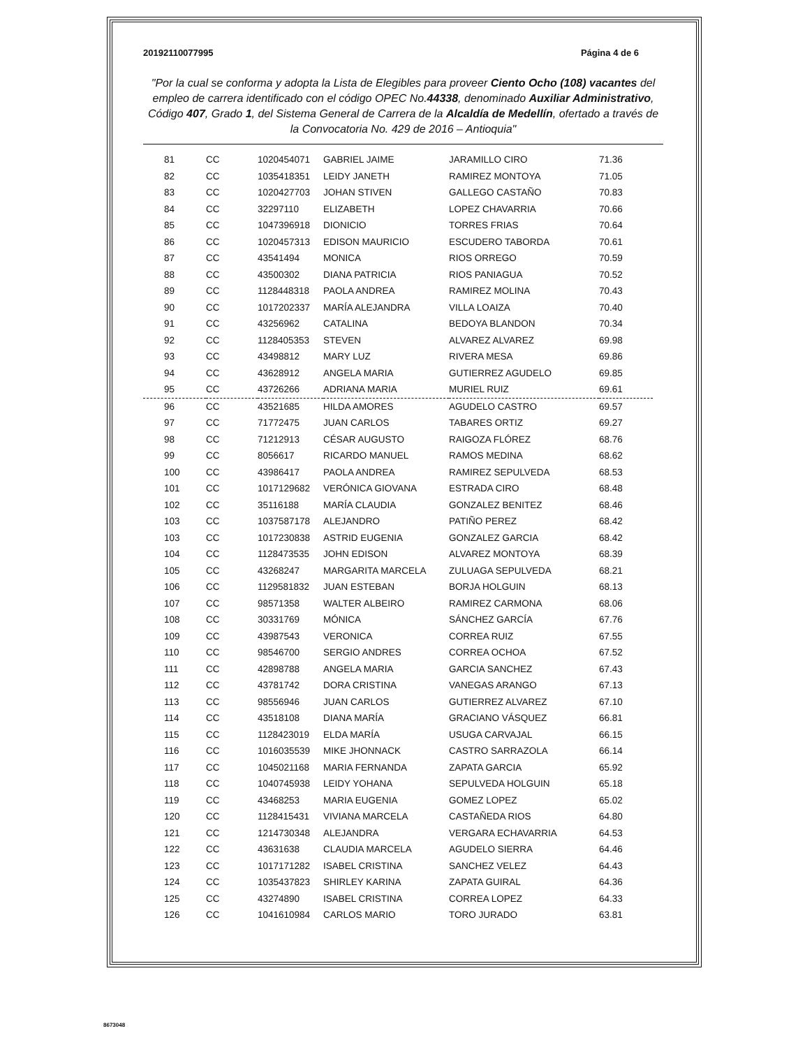20192110077995 Página 4 de 6
"Por la cual se conforma y adopta la Lista de Elegibles para proveer Ciento Ocho (108) vacantes del empleo de carrera identificado con el código OPEC No.44338, denominado Auxiliar Administrativo, Código 407, Grado 1, del Sistema General de Carrera de la Alcaldía de Medellín, ofertado a través de la Convocatoria No. 429 de 2016 – Antioquia"
| 81 | CC | 1020454071 | GABRIEL JAIME | JARAMILLO CIRO | 71.36 |
| 82 | CC | 1035418351 | LEIDY JANETH | RAMIREZ MONTOYA | 71.05 |
| 83 | CC | 1020427703 | JOHAN STIVEN | GALLEGO CASTAÑO | 70.83 |
| 84 | CC | 32297110 | ELIZABETH | LOPEZ CHAVARRIA | 70.66 |
| 85 | CC | 1047396918 | DIONICIO | TORRES FRIAS | 70.64 |
| 86 | CC | 1020457313 | EDISON MAURICIO | ESCUDERO TABORDA | 70.61 |
| 87 | CC | 43541494 | MONICA | RIOS ORREGO | 70.59 |
| 88 | CC | 43500302 | DIANA PATRICIA | RIOS PANIAGUA | 70.52 |
| 89 | CC | 1128448318 | PAOLA ANDREA | RAMIREZ MOLINA | 70.43 |
| 90 | CC | 1017202337 | MARÍA ALEJANDRA | VILLA LOAIZA | 70.40 |
| 91 | CC | 43256962 | CATALINA | BEDOYA BLANDON | 70.34 |
| 92 | CC | 1128405353 | STEVEN | ALVAREZ ALVAREZ | 69.98 |
| 93 | CC | 43498812 | MARY LUZ | RIVERA MESA | 69.86 |
| 94 | CC | 43628912 | ANGELA MARIA | GUTIERREZ AGUDELO | 69.85 |
| 95 | CC | 43726266 | ADRIANA MARIA | MURIEL RUIZ | 69.61 |
| 96 | CC | 43521685 | HILDA AMORES | AGUDELO CASTRO | 69.57 |
| 97 | CC | 71772475 | JUAN CARLOS | TABARES ORTIZ | 69.27 |
| 98 | CC | 71212913 | CÉSAR AUGUSTO | RAIGOZA FLÓREZ | 68.76 |
| 99 | CC | 8056617 | RICARDO MANUEL | RAMOS MEDINA | 68.62 |
| 100 | CC | 43986417 | PAOLA ANDREA | RAMIREZ SEPULVEDA | 68.53 |
| 101 | CC | 1017129682 | VERÓNICA GIOVANA | ESTRADA CIRO | 68.48 |
| 102 | CC | 35116188 | MARÍA CLAUDIA | GONZALEZ BENITEZ | 68.46 |
| 103 | CC | 1037587178 | ALEJANDRO | PATIÑO PEREZ | 68.42 |
| 103 | CC | 1017230838 | ASTRID EUGENIA | GONZALEZ GARCIA | 68.42 |
| 104 | CC | 1128473535 | JOHN EDISON | ALVAREZ MONTOYA | 68.39 |
| 105 | CC | 43268247 | MARGARITA MARCELA | ZULUAGA SEPULVEDA | 68.21 |
| 106 | CC | 1129581832 | JUAN ESTEBAN | BORJA HOLGUIN | 68.13 |
| 107 | CC | 98571358 | WALTER ALBEIRO | RAMIREZ CARMONA | 68.06 |
| 108 | CC | 30331769 | MÓNICA | SÁNCHEZ GARCÍA | 67.76 |
| 109 | CC | 43987543 | VERONICA | CORREA RUIZ | 67.55 |
| 110 | CC | 98546700 | SERGIO ANDRES | CORREA OCHOA | 67.52 |
| 111 | CC | 42898788 | ANGELA MARIA | GARCIA SANCHEZ | 67.43 |
| 112 | CC | 43781742 | DORA CRISTINA | VANEGAS ARANGO | 67.13 |
| 113 | CC | 98556946 | JUAN CARLOS | GUTIERREZ ALVAREZ | 67.10 |
| 114 | CC | 43518108 | DIANA MARÍA | GRACIANO VÁSQUEZ | 66.81 |
| 115 | CC | 1128423019 | ELDA MARÍA | USUGA CARVAJAL | 66.15 |
| 116 | CC | 1016035539 | MIKE JHONNACK | CASTRO SARRAZOLA | 66.14 |
| 117 | CC | 1045021168 | MARIA FERNANDA | ZAPATA GARCIA | 65.92 |
| 118 | CC | 1040745938 | LEIDY YOHANA | SEPULVEDA HOLGUIN | 65.18 |
| 119 | CC | 43468253 | MARIA EUGENIA | GOMEZ LOPEZ | 65.02 |
| 120 | CC | 1128415431 | VIVIANA MARCELA | CASTAÑEDA RIOS | 64.80 |
| 121 | CC | 1214730348 | ALEJANDRA | VERGARA ECHAVARRIA | 64.53 |
| 122 | CC | 43631638 | CLAUDIA MARCELA | AGUDELO SIERRA | 64.46 |
| 123 | CC | 1017171282 | ISABEL CRISTINA | SANCHEZ VELEZ | 64.43 |
| 124 | CC | 1035437823 | SHIRLEY KARINA | ZAPATA GUIRAL | 64.36 |
| 125 | CC | 43274890 | ISABEL CRISTINA | CORREA LOPEZ | 64.33 |
| 126 | CC | 1041610984 | CARLOS MARIO | TORO JURADO | 63.81 |
8673048